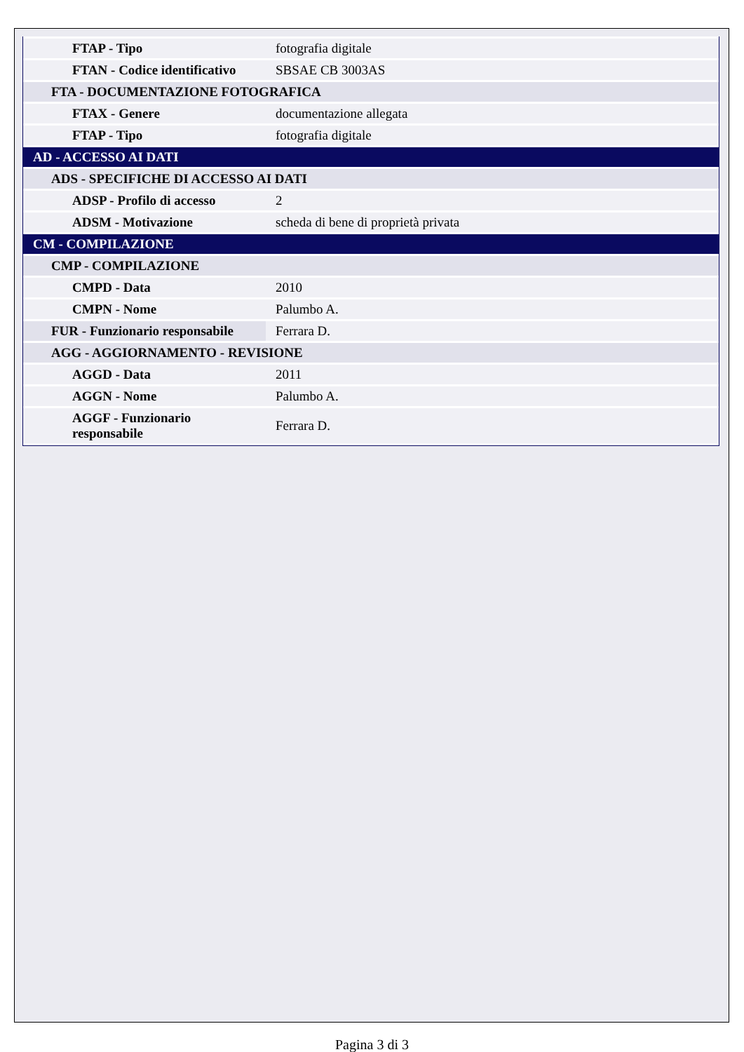| FTAP - Tipo | fotografia digitale |
| FTAN - Codice identificativo | SBSAE CB 3003AS |
| FTA - DOCUMENTAZIONE FOTOGRAFICA | |
| FTAX - Genere | documentazione allegata |
| FTAP - Tipo | fotografia digitale |
| AD - ACCESSO AI DATI | |
| ADS - SPECIFICHE DI ACCESSO AI DATI | |
| ADSP - Profilo di accesso | 2 |
| ADSM - Motivazione | scheda di bene di proprietà privata |
| CM - COMPILAZIONE | |
| CMP - COMPILAZIONE | |
| CMPD - Data | 2010 |
| CMPN - Nome | Palumbo A. |
| FUR - Funzionario responsabile | Ferrara D. |
| AGG - AGGIORNAMENTO - REVISIONE | |
| AGGD - Data | 2011 |
| AGGN - Nome | Palumbo A. |
| AGGF - Funzionario responsabile | Ferrara D. |
Pagina 3 di 3